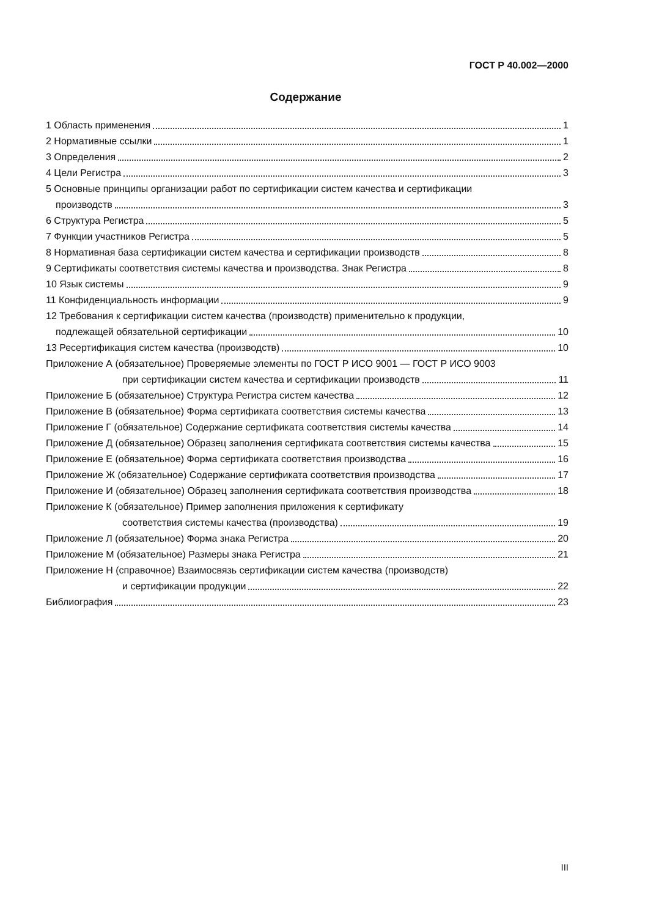ГОСТ Р 40.002—2000
Содержание
1 Область применения 1
2 Нормативные ссылки 1
3 Определения 2
4 Цели Регистра 3
5 Основные принципы организации работ по сертификации систем качества и сертификации
производств 3
6 Структура Регистра 5
7 Функции участников Регистра 5
8 Нормативная база сертификации систем качества и сертификации производств 8
9 Сертификаты соответствия системы качества и производства. Знак Регистра 8
10 Язык системы 9
11 Конфиденциальность информации 9
12 Требования к сертификации систем качества (производств) применительно к продукции,
подлежащей обязательной сертификации 10
13 Ресертификация систем качества (производств) 10
Приложение А (обязательное) Проверяемые элементы по ГОСТ Р ИСО 9001 — ГОСТ Р ИСО 9003
при сертификации систем качества и сертификации производств 11
Приложение Б (обязательное) Структура Регистра систем качества 12
Приложение В (обязательное) Форма сертификата соответствия системы качества 13
Приложение Г (обязательное) Содержание сертификата соответствия системы качества 14
Приложение Д (обязательное) Образец заполнения сертификата соответствия системы качества 15
Приложение Е (обязательное) Форма сертификата соответствия производства 16
Приложение Ж (обязательное) Содержание сертификата соответствия производства 17
Приложение И (обязательное) Образец заполнения сертификата соответствия производства 18
Приложение К (обязательное) Пример заполнения приложения к сертификату
соответствия системы качества (производства) 19
Приложение Л (обязательное) Форма знака Регистра 20
Приложение М (обязательное) Размеры знака Регистра 21
Приложение Н (справочное) Взаимосвязь сертификации систем качества (производств)
и сертификации продукции 22
Библиография 23
III